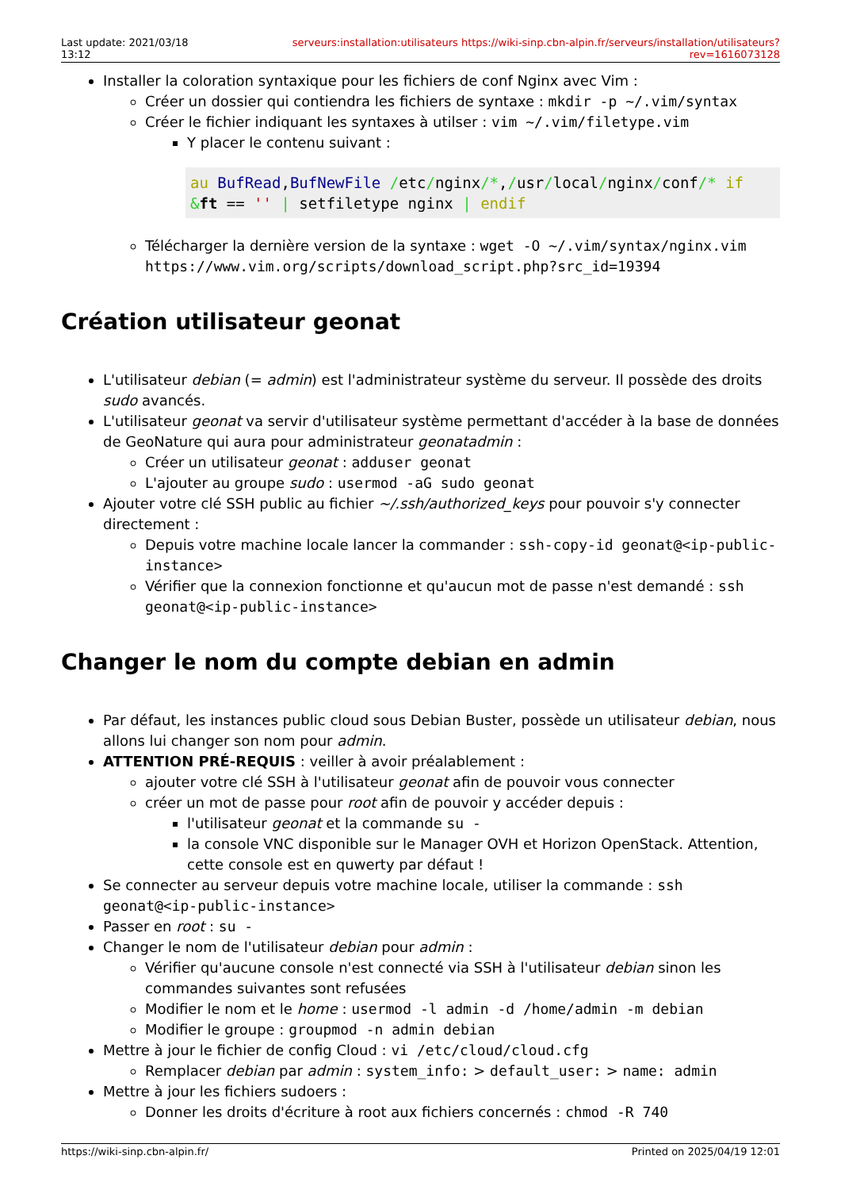Last update: 2021/03/18 13:12
serveurs:installation:utilisateurs https://wiki-sinp.cbn-alpin.fr/serveurs/installation/utilisateurs?rev=1616073128
Installer la coloration syntaxique pour les fichiers de conf Nginx avec Vim :
Créer un dossier qui contiendra les fichiers de syntaxe : mkdir -p ~/.vim/syntax
Créer le fichier indiquant les syntaxes à utilser : vim ~/.vim/filetype.vim
Y placer le contenu suivant :
au BufRead,BufNewFile /etc/nginx/*,/usr/local/nginx/conf/* if
&ft == '' | setfiletype nginx | endif
Télécharger la dernière version de la syntaxe : wget -O ~/.vim/syntax/nginx.vim https://www.vim.org/scripts/download_script.php?src_id=19394
Création utilisateur geonat
L'utilisateur debian (= admin) est l'administrateur système du serveur. Il possède des droits sudo avancés.
L'utilisateur geonat va servir d'utilisateur système permettant d'accéder à la base de données de GeoNature qui aura pour administrateur geonatadmin :
Créer un utilisateur geonat : adduser geonat
L'ajouter au groupe sudo : usermod -aG sudo geonat
Ajouter votre clé SSH public au fichier ~/.ssh/authorized_keys pour pouvoir s'y connecter directement :
Depuis votre machine locale lancer la commander : ssh-copy-id geonat@<ip-public-instance>
Vérifier que la connexion fonctionne et qu'aucun mot de passe n'est demandé : ssh geonat@<ip-public-instance>
Changer le nom du compte debian en admin
Par défaut, les instances public cloud sous Debian Buster, possède un utilisateur debian, nous allons lui changer son nom pour admin.
ATTENTION PRÉ-REQUIS : veiller à avoir préalablement :
ajouter votre clé SSH à l'utilisateur geonat afin de pouvoir vous connecter
créer un mot de passe pour root afin de pouvoir y accéder depuis :
l'utilisateur geonat et la commande su -
la console VNC disponible sur le Manager OVH et Horizon OpenStack. Attention, cette console est en quwerty par défaut !
Se connecter au serveur depuis votre machine locale, utiliser la commande : ssh geonat@<ip-public-instance>
Passer en root : su -
Changer le nom de l'utilisateur debian pour admin :
Vérifier qu'aucune console n'est connecté via SSH à l'utilisateur debian sinon les commandes suivantes sont refusées
Modifier le nom et le home : usermod -l admin -d /home/admin -m debian
Modifier le groupe : groupmod -n admin debian
Mettre à jour le fichier de config Cloud : vi /etc/cloud/cloud.cfg
Remplacer debian par admin : system_info: > default_user: > name: admin
Mettre à jour les fichiers sudoers :
Donner les droits d'écriture à root aux fichiers concernés : chmod -R 740
https://wiki-sinp.cbn-alpin.fr/ Printed on 2025/04/19 12:01